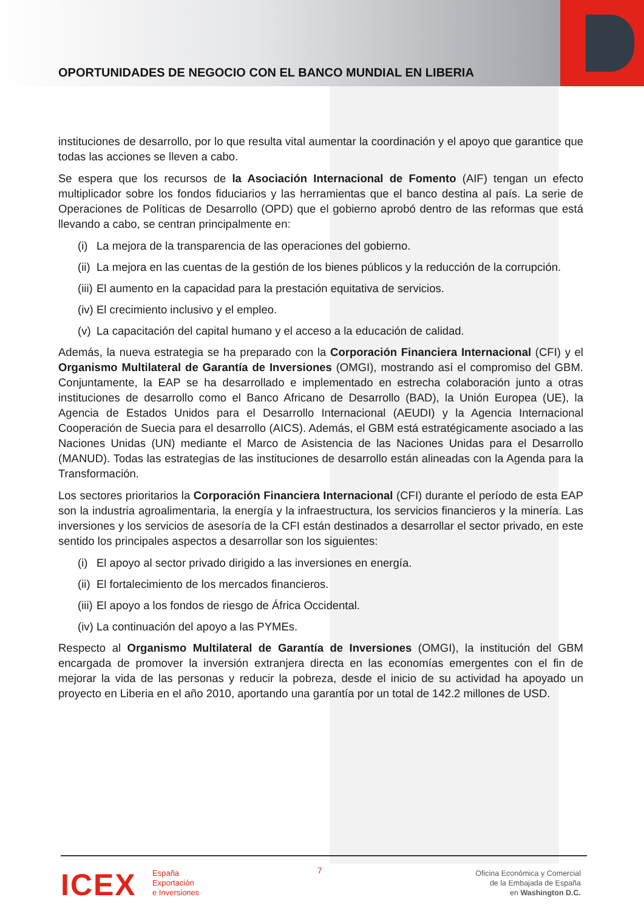OPORTUNIDADES DE NEGOCIO CON EL BANCO MUNDIAL EN LIBERIA
instituciones de desarrollo, por lo que resulta vital aumentar la coordinación y el apoyo que garantice que todas las acciones se lleven a cabo.
Se espera que los recursos de la Asociación Internacional de Fomento (AIF) tengan un efecto multiplicador sobre los fondos fiduciarios y las herramientas que el banco destina al país. La serie de Operaciones de Políticas de Desarrollo (OPD) que el gobierno aprobó dentro de las reformas que está llevando a cabo, se centran principalmente en:
(i) La mejora de la transparencia de las operaciones del gobierno.
(ii) La mejora en las cuentas de la gestión de los bienes públicos y la reducción de la corrupción.
(iii) El aumento en la capacidad para la prestación equitativa de servicios.
(iv) El crecimiento inclusivo y el empleo.
(v) La capacitación del capital humano y el acceso a la educación de calidad.
Además, la nueva estrategia se ha preparado con la Corporación Financiera Internacional (CFI) y el Organismo Multilateral de Garantía de Inversiones (OMGI), mostrando así el compromiso del GBM. Conjuntamente, la EAP se ha desarrollado e implementado en estrecha colaboración junto a otras instituciones de desarrollo como el Banco Africano de Desarrollo (BAD), la Unión Europea (UE), la Agencia de Estados Unidos para el Desarrollo Internacional (AEUDI) y la Agencia Internacional Cooperación de Suecia para el desarrollo (AICS). Además, el GBM está estratégicamente asociado a las Naciones Unidas (UN) mediante el Marco de Asistencia de las Naciones Unidas para el Desarrollo (MANUD). Todas las estrategias de las instituciones de desarrollo están alineadas con la Agenda para la Transformación.
Los sectores prioritarios la Corporación Financiera Internacional (CFI) durante el período de esta EAP son la industria agroalimentaria, la energía y la infraestructura, los servicios financieros y la minería. Las inversiones y los servicios de asesoría de la CFI están destinados a desarrollar el sector privado, en este sentido los principales aspectos a desarrollar son los siguientes:
(i) El apoyo al sector privado dirigido a las inversiones en energía.
(ii) El fortalecimiento de los mercados financieros.
(iii) El apoyo a los fondos de riesgo de África Occidental.
(iv) La continuación del apoyo a las PYMEs.
Respecto al Organismo Multilateral de Garantía de Inversiones (OMGI), la institución del GBM encargada de promover la inversión extranjera directa en las economías emergentes con el fin de mejorar la vida de las personas y reducir la pobreza, desde el inicio de su actividad ha apoyado un proyecto en Liberia en el año 2010, aportando una garantía por un total de 142.2 millones de USD.
7
ICEX
España
Exportación
e Inversiones
Oficina Económica y Comercial
de la Embajada de España
en Washington D.C.